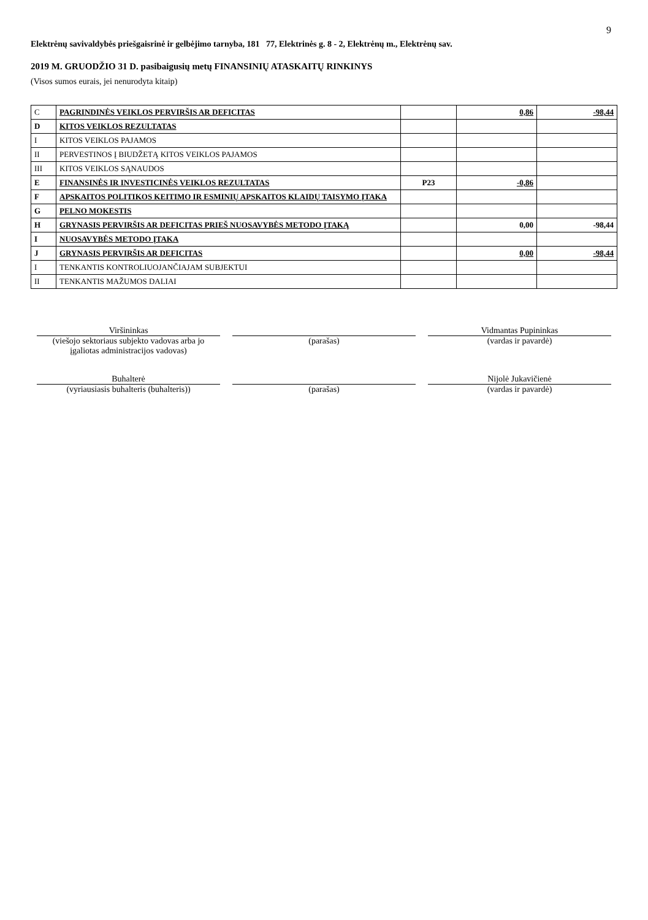9
Elektrėnų savivaldybės priešgaisrinė ir gelbėjimo tarnyba, 181 77, Elektrinės g. 8 - 2, Elektrėnų m., Elektrėnų sav.
2019 M. GRUODŽIO 31 D. pasibaigusių metų FINANSINIŲ ATASKAITŲ RINKINYS
(Visos sumos eurais, jei nenurodyta kitaip)
| C | PAGRINDINĖS VEIKLOS PERVIRŠIS AR DEFICITAS | | 0,86 | -98,44 |
| D | KITOS VEIKLOS REZULTATAS | | | |
| I | KITOS VEIKLOS PAJAMOS | | | |
| II | PERVESTINOS Į BIUDŽETĄ KITOS VEIKLOS PAJAMOS | | | |
| III | KITOS VEIKLOS SĄNAUDOS | | | |
| E | FINANSINĖS IR INVESTICINĖS VEIKLOS REZULTATAS | P23 | -0,86 | |
| F | APSKAITOS POLITIKOS KEITIMO IR ESMINIŲ APSKAITOS KLAIDŲ TAISYMO ĮTAKA | | | |
| G | PELNO MOKESTIS | | | |
| H | GRYNASIS PERVIRŠIS AR DEFICITAS PRIEŠ NUOSAVYBĖS METODO ĮTAKĄ | | 0,00 | -98,44 |
| I | NUOSAVYBĖS METODO ĮTAKA | | | |
| J | GRYNASIS PERVIRŠIS AR DEFICITAS | | 0,00 | -98,44 |
| I | TENKANTIS KONTROLIUOJANČIAJAM SUBJEKTUI | | | |
| II | TENKANTIS MAŽUMOS DALIAI | | | |
Viršininkas
(viešojo sektoriaus subjekto vadovas arba jo įgaliotas administracijos vadovas)
(parašas) Vidmantas Pupininkas
(vardas ir pavardė)
Buhalterė
(vyriausiasis buhalteris (buhalteris))
(parašas) Nijolė Jukavičienė
(vardas ir pavardė)